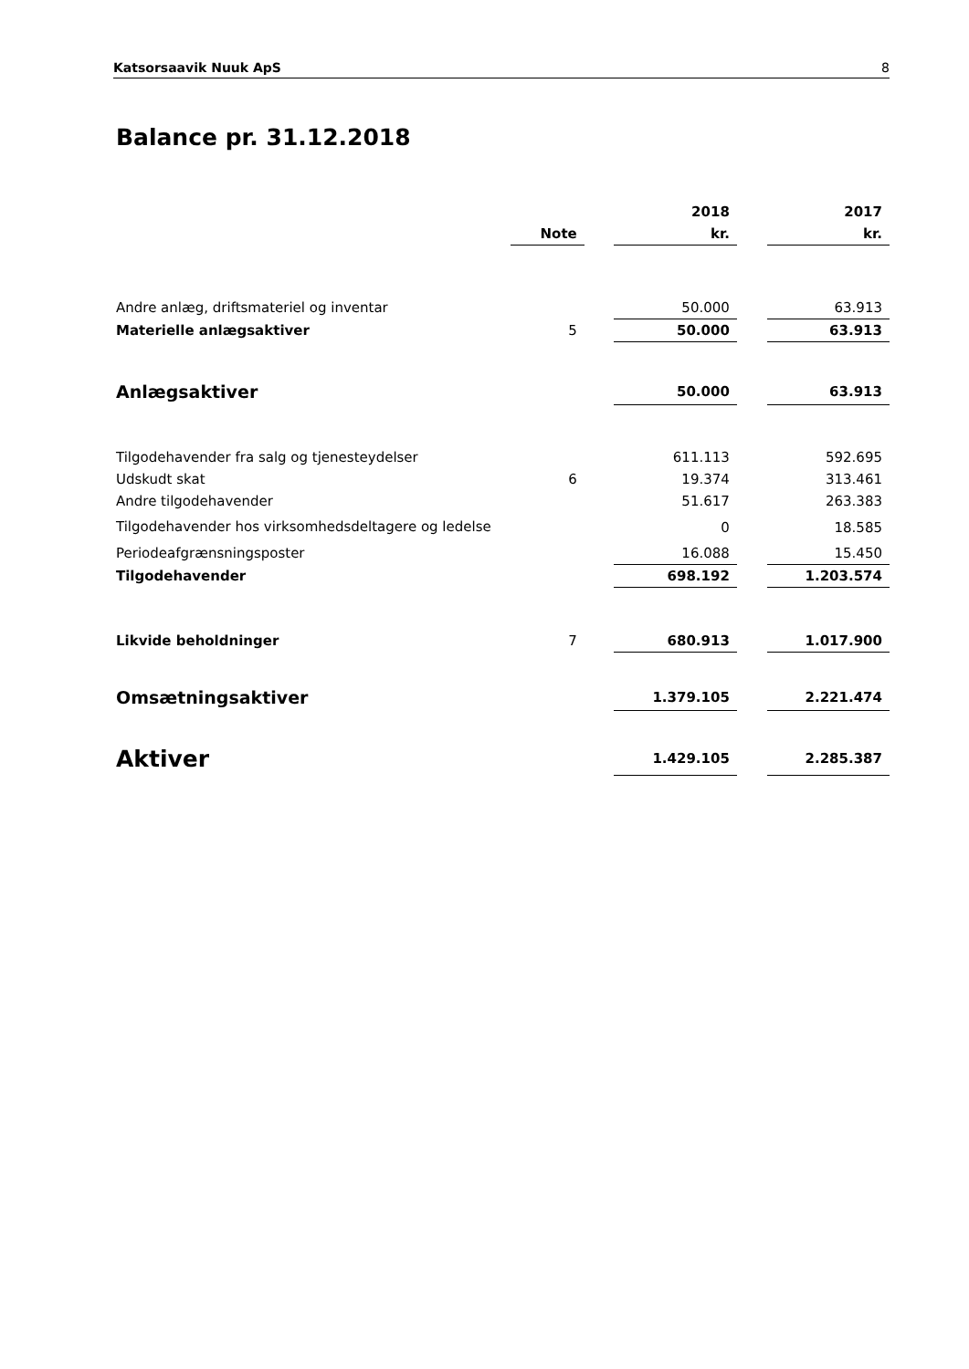Katsorsaavik Nuuk ApS 8
Balance pr. 31.12.2018
| | | | 2018 | | 2017 |
| --- | --- | --- | --- | --- | --- |
| | Note | | kr. | | kr. |
| Andre anlæg, driftsmateriel og inventar | | | 50.000 | | 63.913 |
| Materielle anlægsaktiver | 5 | | 50.000 | | 63.913 |
| Anlægsaktiver | | | 50.000 | | 63.913 |
| Tilgodehavender fra salg og tjenesteydelser | | | 611.113 | | 592.695 |
| Udskudt skat | 6 | | 19.374 | | 313.461 |
| Andre tilgodehavender | | | 51.617 | | 263.383 |
| Tilgodehavender hos virksomhedsdeltagere og ledelse | | | 0 | | 18.585 |
| Periodeafgrænsningsposter | | | 16.088 | | 15.450 |
| Tilgodehavender | | | 698.192 | | 1.203.574 |
| Likvide beholdninger | 7 | | 680.913 | | 1.017.900 |
| Omsætningsaktiver | | | 1.379.105 | | 2.221.474 |
| Aktiver | | | 1.429.105 | | 2.285.387 |